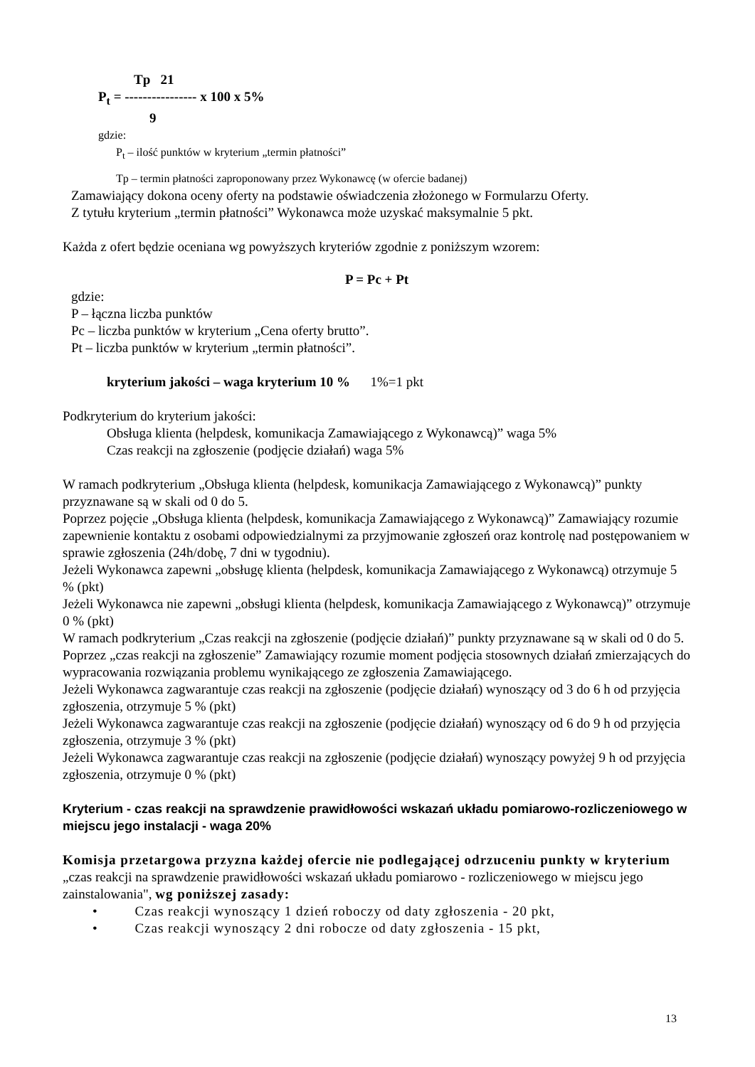Tp 21
P<sub>t</sub> = ---------------- x 100 x 5%
9
gdzie:
P<sub>t</sub> – ilość punktów w kryterium „termin płatności”
Tp – termin płatności zaproponowany przez Wykonawcę (w ofercie badanej)
Zamawiający dokona oceny oferty na podstawie oświadczenia złożonego w Formularzu Oferty.
Z tytułu kryterium „termin płatności” Wykonawca może uzyskać maksymalnie 5 pkt.
Każda z ofert będzie oceniana wg powyższych kryteriów zgodnie z poniższym wzorem:
P = Pc + Pt
gdzie:
P – łączna liczba punktów
Pc – liczba punktów w kryterium „Cena oferty brutto”.
Pt – liczba punktów w kryterium „termin płatności”.
kryterium jakości – waga kryterium 10 % 1%=1 pkt
Podkryterium do kryterium jakości:
Obsługa klienta (helpdesk, komunikacja Zamawiającego z Wykonawcą)” waga 5%
Czas reakcji na zgłoszenie (podjęcie działań) waga 5%
W ramach podkryterium „Obsługa klienta (helpdesk, komunikacja Zamawiającego z Wykonawcą)” punkty przyznawane są w skali od 0 do 5.
Poprzez pojęcie „Obsługa klienta (helpdesk, komunikacja Zamawiającego z Wykonawcą)” Zamawiający rozumie zapewnienie kontaktu z osobami odpowiedzialnymi za przyjmowanie zgłoszeń oraz kontrolę nad postępowaniem w sprawie zgłoszenia (24h/dobę, 7 dni w tygodniu).
Jeżeli Wykonawca zapewni „obsługę klienta (helpdesk, komunikacja Zamawiającego z Wykonawcą) otrzymuje 5 % (pkt)
Jeżeli Wykonawca nie zapewni „obsługi klienta (helpdesk, komunikacja Zamawiającego z Wykonawcą)” otrzymuje 0 % (pkt)
W ramach podkryterium „Czas reakcji na zgłoszenie (podjęcie działań)” punkty przyznawane są w skali od 0 do 5.
Poprzez „czas reakcji na zgłoszenie” Zamawiający rozumie moment podjęcia stosownych działań zmierzających do wypracowania rozwiązania problemu wynikającego ze zgłoszenia Zamawiającego.
Jeżeli Wykonawca zagwarantuje czas reakcji na zgłoszenie (podjęcie działań) wynoszący od 3 do 6 h od przyjęcia zgłoszenia, otrzymuje 5 % (pkt)
Jeżeli Wykonawca zagwarantuje czas reakcji na zgłoszenie (podjęcie działań) wynoszący od 6 do 9 h od przyjęcia zgłoszenia, otrzymuje 3 % (pkt)
Jeżeli Wykonawca zagwarantuje czas reakcji na zgłoszenie (podjęcie działań) wynoszący powyżej 9 h od przyjęcia zgłoszenia, otrzymuje 0 % (pkt)
Kryterium - czas reakcji na sprawdzenie prawidłowości wskazań układu pomiarowo-rozliczeniowego w miejscu jego instalacji - waga 20%
Komisja przetargowa przyzna każdej ofercie nie podlegającej odrzuceniu punkty w kryterium „czas reakcji na sprawdzenie prawidłowości wskazań układu pomiarowo - rozliczeniowego w miejscu jego zainstalowania", wg poniższej zasady:
• Czas reakcji wynoszący 1 dzień roboczy od daty zgłoszenia - 20 pkt,
• Czas reakcji wynoszący 2 dni robocze od daty zgłoszenia - 15 pkt,
13